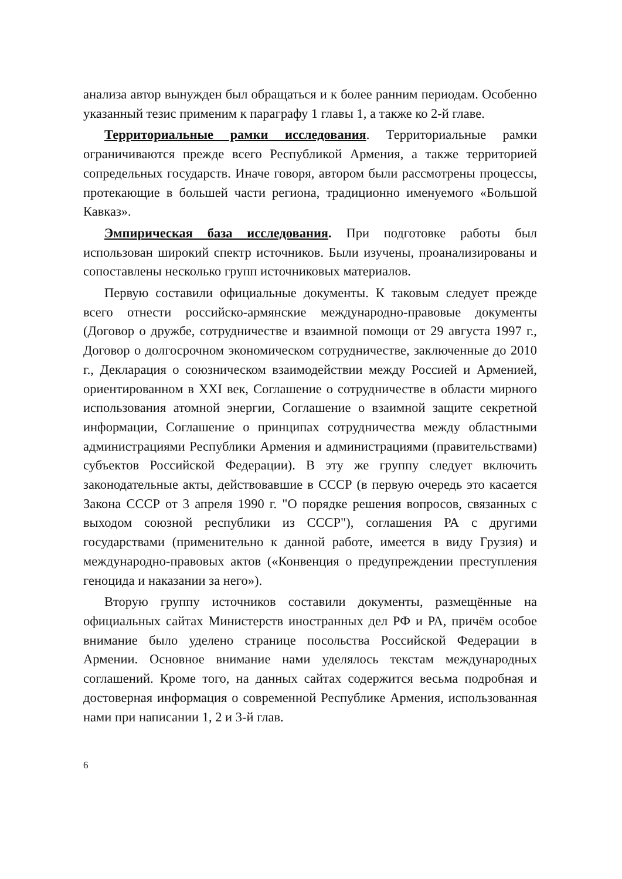анализа автор вынужден был обращаться и к более ранним периодам. Особенно указанный тезис применим к параграфу 1 главы 1, а также ко 2-й главе.
Территориальные рамки исследования. Территориальные рамки ограничиваются прежде всего Республикой Армения, а также территорией сопредельных государств. Иначе говоря, автором были рассмотрены процессы, протекающие в большей части региона, традиционно именуемого «Большой Кавказ».
Эмпирическая база исследования. При подготовке работы был использован широкий спектр источников. Были изучены, проанализированы и сопоставлены несколько групп источниковых материалов.
Первую составили официальные документы. К таковым следует прежде всего отнести российско-армянские международно-правовые документы (Договор о дружбе, сотрудничестве и взаимной помощи от 29 августа 1997 г., Договор о долгосрочном экономическом сотрудничестве, заключенные до 2010 г., Декларация о союзническом взаимодействии между Россией и Арменией, ориентированном в XXI век, Соглашение о сотрудничестве в области мирного использования атомной энергии, Соглашение о взаимной защите секретной информации, Соглашение о принципах сотрудничества между областными администрациями Республики Армения и администрациями (правительствами) субъектов Российской Федерации). В эту же группу следует включить законодательные акты, действовавшие в СССР (в первую очередь это касается Закона СССР от 3 апреля 1990 г. "О порядке решения вопросов, связанных с выходом союзной республики из СССР"), соглашения РА с другими государствами (применительно к данной работе, имеется в виду Грузия) и международно-правовых актов («Конвенция о предупреждении преступления геноцида и наказании за него»).
Вторую группу источников составили документы, размещённые на официальных сайтах Министерств иностранных дел РФ и РА, причём особое внимание было уделено странице посольства Российской Федерации в Армении. Основное внимание нами уделялось текстам международных соглашений. Кроме того, на данных сайтах содержится весьма подробная и достоверная информация о современной Республике Армения, использованная нами при написании 1, 2 и 3-й глав.
6